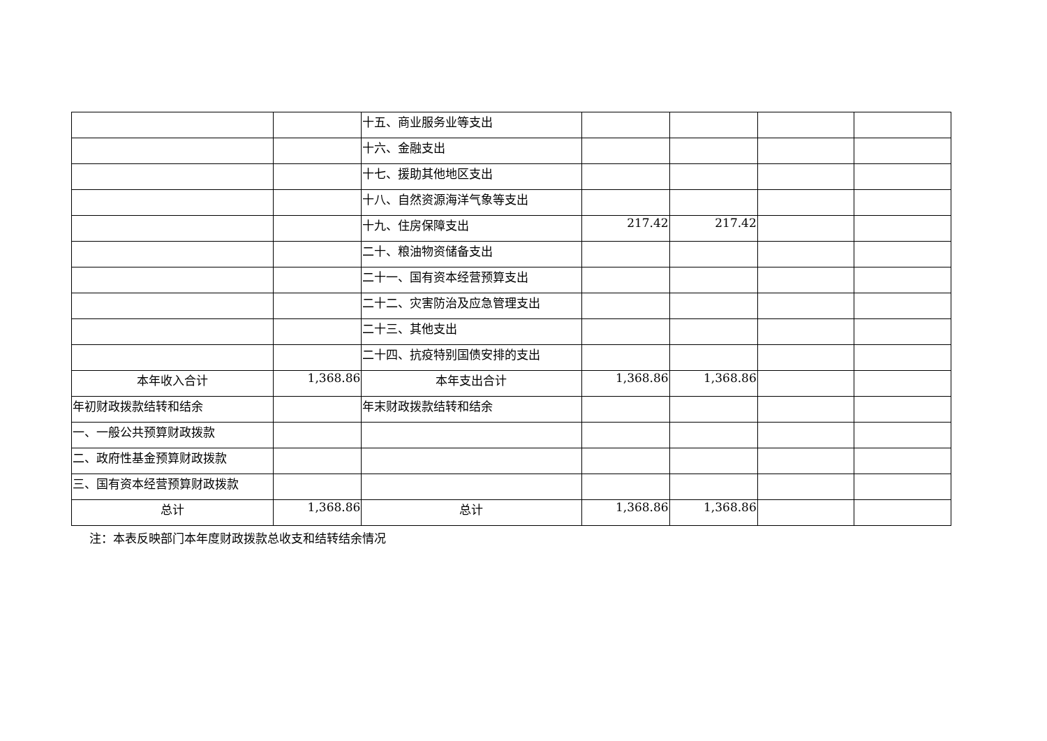| | | 十五、商业服务业等支出 | | | | |
| | | 十六、金融支出 | | | | |
| | | 十七、援助其他地区支出 | | | | |
| | | 十八、自然资源海洋气象等支出 | | | | |
| | | 十九、住房保障支出 | 217.42 | 217.42 | | |
| | | 二十、粮油物资储备支出 | | | | |
| | | 二十一、国有资本经营预算支出 | | | | |
| | | 二十二、灾害防治及应急管理支出 | | | | |
| | | 二十三、其他支出 | | | | |
| | | 二十四、抗疫特别国债安排的支出 | | | | |
| 本年收入合计 | 1,368.86 | 本年支出合计 | 1,368.86 | 1,368.86 | | |
| 年初财政拨款结转和结余 | | 年末财政拨款结转和结余 | | | | |
| 一、一般公共预算财政拨款 | | | | | | |
| 二、政府性基金预算财政拨款 | | | | | | |
| 三、国有资本经营预算财政拨款 | | | | | | |
| 总计 | 1,368.86 | 总计 | 1,368.86 | 1,368.86 | | |
注：本表反映部门本年度财政拨款总收支和结转结余情况